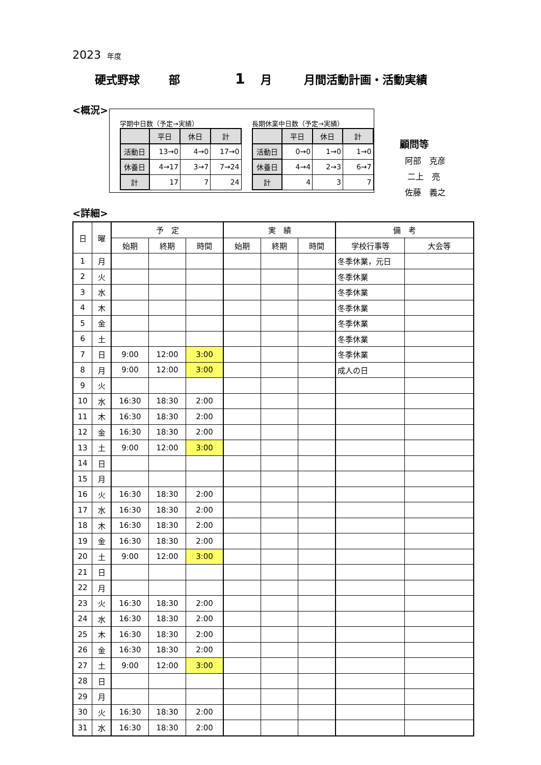2023 年度
硬式野球 部 1 月 月間活動計画・活動実績
<概況>
学期中日数（予定→実績）
| | 平日 | 休日 | 計 |
| 活動日 | 13→0 | 4→0 | 17→0 |
| 休養日 | 4→17 | 3→7 | 7→24 |
| 計 | 17 | 7 | 24 |
長期休業中日数（予定→実績）
| | 平日 | 休日 | 計 |
| 活動日 | 0→0 | 1→0 | 1→0 |
| 休養日 | 4→4 | 2→3 | 6→7 |
| 計 | 4 | 3 | 7 |
顧問等
阿部　克彦
二上　亮
佐藤　義之
<詳細>
| 日 | 曜 | 予 定 | | | 実 績 | | | 備 考 | |
| --- | --- | --- | --- | --- | --- | --- | --- | --- | --- |
| | | 始期 | 終期 | 時間 | 始期 | 終期 | 時間 | 学校行事等 | 大会等 |
| 1 | 月 | | | | | | | 冬季休業，元日 | |
| 2 | 火 | | | | | | | 冬季休業 | |
| 3 | 水 | | | | | | | 冬季休業 | |
| 4 | 木 | | | | | | | 冬季休業 | |
| 5 | 金 | | | | | | | 冬季休業 | |
| 6 | 土 | | | | | | | 冬季休業 | |
| 7 | 日 | 9:00 | 12:00 | 3:00 | | | | 冬季休業 | |
| 8 | 月 | 9:00 | 12:00 | 3:00 | | | | 成人の日 | |
| 9 | 火 | | | | | | | | |
| 10 | 水 | 16:30 | 18:30 | 2:00 | | | | | |
| 11 | 木 | 16:30 | 18:30 | 2:00 | | | | | |
| 12 | 金 | 16:30 | 18:30 | 2:00 | | | | | |
| 13 | 土 | 9:00 | 12:00 | 3:00 | | | | | |
| 14 | 日 | | | | | | | | |
| 15 | 月 | | | | | | | | |
| 16 | 火 | 16:30 | 18:30 | 2:00 | | | | | |
| 17 | 水 | 16:30 | 18:30 | 2:00 | | | | | |
| 18 | 木 | 16:30 | 18:30 | 2:00 | | | | | |
| 19 | 金 | 16:30 | 18:30 | 2:00 | | | | | |
| 20 | 土 | 9:00 | 12:00 | 3:00 | | | | | |
| 21 | 日 | | | | | | | | |
| 22 | 月 | | | | | | | | |
| 23 | 火 | 16:30 | 18:30 | 2:00 | | | | | |
| 24 | 水 | 16:30 | 18:30 | 2:00 | | | | | |
| 25 | 木 | 16:30 | 18:30 | 2:00 | | | | | |
| 26 | 金 | 16:30 | 18:30 | 2:00 | | | | | |
| 27 | 土 | 9:00 | 12:00 | 3:00 | | | | | |
| 28 | 日 | | | | | | | | |
| 29 | 月 | | | | | | | | |
| 30 | 火 | 16:30 | 18:30 | 2:00 | | | | | |
| 31 | 水 | 16:30 | 18:30 | 2:00 | | | | | |